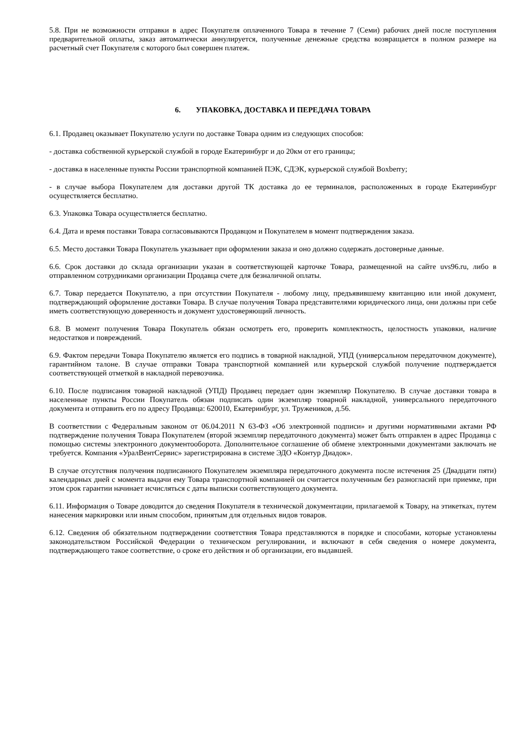5.8. При не возможности отправки в адрес Покупателя оплаченного Товара в течение 7 (Семи) рабочих дней после поступления предварительной оплаты, заказ автоматически аннулируется, полученные денежные средства возвращается в полном размере на расчетный счет Покупателя с которого был совершен платеж.
6. УПАКОВКА, ДОСТАВКА И ПЕРЕДАЧА ТОВАРА
6.1. Продавец оказывает Покупателю услуги по доставке Товара одним из следующих способов:
- доставка собственной курьерской службой в городе Екатеринбург и до 20км от его границы;
- доставка в населенные пункты России транспортной компанией ПЭК, СДЭК, курьерской службой Boxberry;
- в случае выбора Покупателем для доставки другой ТК доставка до ее терминалов, расположенных в городе Екатеринбург осуществляется бесплатно.
6.3. Упаковка Товара осуществляется бесплатно.
6.4. Дата и время поставки Товара согласовываются Продавцом и Покупателем в момент подтверждения заказа.
6.5. Место доставки Товара Покупатель указывает при оформлении заказа и оно должно содержать достоверные данные.
6.6. Срок доставки до склада организации указан в соответствующей карточке Товара, размещенной на сайте uvs96.ru, либо в отправленном сотрудниками организации Продавца счете для безналичной оплаты.
6.7. Товар передается Покупателю, а при отсутствии Покупателя - любому лицу, предъявившему квитанцию или иной документ, подтверждающий оформление доставки Товара. В случае получения Товара представителями юридического лица, они должны при себе иметь соответствующую доверенность и документ удостоверяющий личность.
6.8. В момент получения Товара Покупатель обязан осмотреть его, проверить комплектность, целостность упаковки, наличие недостатков и повреждений.
6.9. Фактом передачи Товара Покупателю является его подпись в товарной накладной, УПД (универсальном передаточном документе), гарантийном талоне. В случае отправки Товара транспортной компанией или курьерской службой получение подтверждается соответствующей отметкой в накладной перевозчика.
6.10. После подписания товарной накладной (УПД) Продавец передает один экземпляр Покупателю. В случае доставки товара в населенные пункты России Покупатель обязан подписать один экземпляр товарной накладной, универсального передаточного документа и отправить его по адресу Продавца: 620010, Екатеринбург, ул. Тружеников, д.56.
В соответствии с Федеральным законом от 06.04.2011 N 63-ФЗ «Об электронной подписи» и другими нормативными актами РФ подтверждение получения Товара Покупателем (второй экземпляр передаточного документа) может быть отправлен в адрес Продавца с помощью системы электронного документооборота. Дополнительное соглашение об обмене электронными документами заключать не требуется. Компания «УралВентСервис» зарегистрирована в системе ЭДО «Контур Диадок».
В случае отсутствия получения подписанного Покупателем экземпляра передаточного документа после истечения 25 (Двадцати пяти) календарных дней с момента выдачи ему Товара транспортной компанией он считается полученным без разногласий при приемке, при этом срок гарантии начинает исчисляться с даты выписки соответствующего документа.
6.11. Информация о Товаре доводится до сведения Покупателя в технической документации, прилагаемой к Товару, на этикетках, путем нанесения маркировки или иным способом, принятым для отдельных видов товаров.
6.12. Сведения об обязательном подтверждении соответствия Товара представляются в порядке и способами, которые установлены законодательством Российской Федерации о техническом регулировании, и включают в себя сведения о номере документа, подтверждающего такое соответствие, о сроке его действия и об организации, его выдавшей.